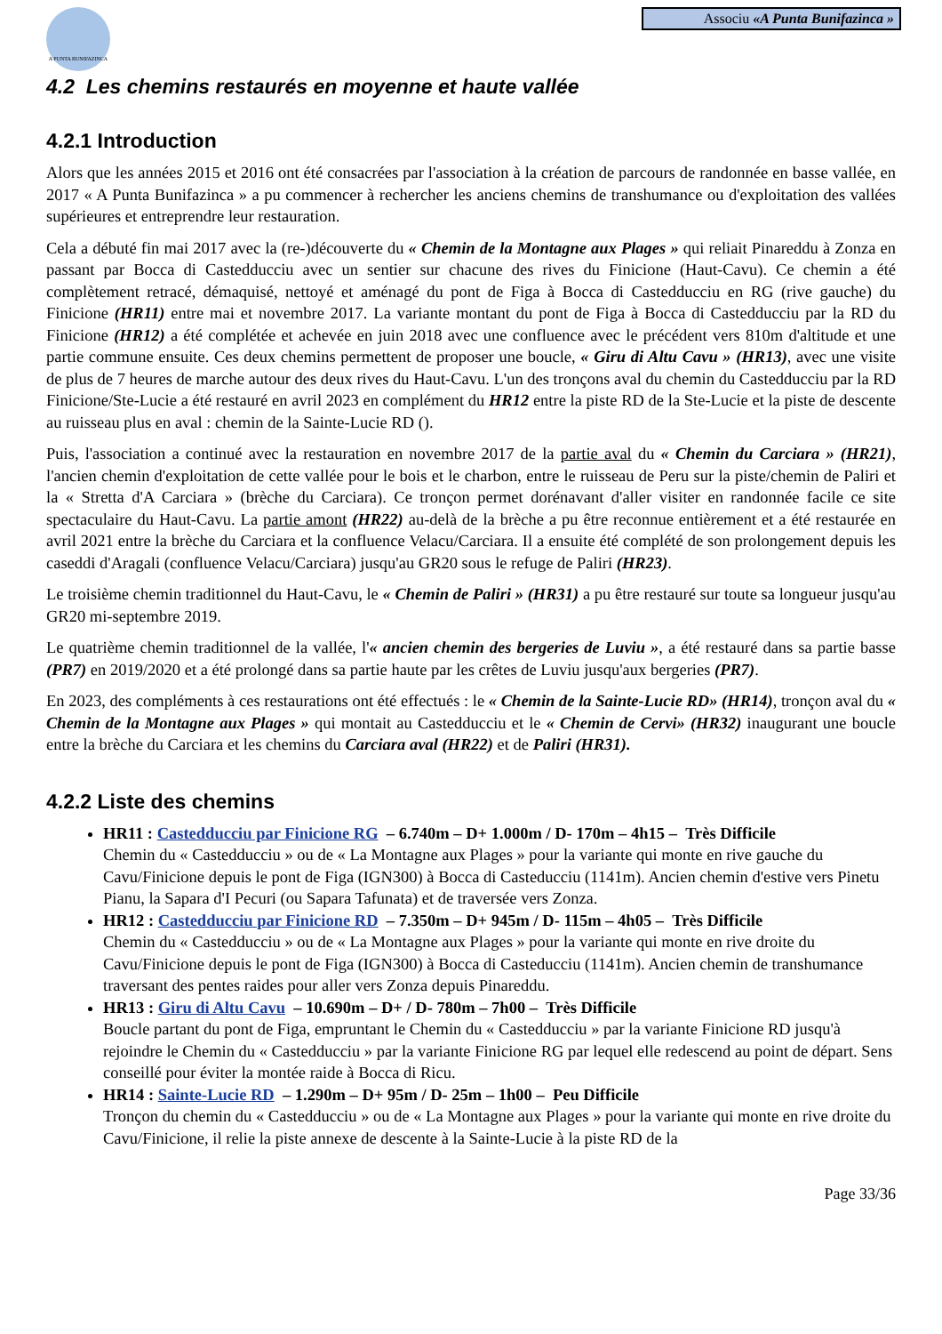A PUNTA BUNIFAZINCA
Associu «A Punta Bunifazinca »
4.2 Les chemins restaurés en moyenne et haute vallée
4.2.1 Introduction
Alors que les années 2015 et 2016 ont été consacrées par l'association à la création de parcours de randonnée en basse vallée, en 2017 « A Punta Bunifazinca » a pu commencer à rechercher les anciens chemins de transhumance ou d'exploitation des vallées supérieures et entreprendre leur restauration.
Cela a débuté fin mai 2017 avec la (re-)découverte du « Chemin de la Montagne aux Plages » qui reliait Pinareddu à Zonza en passant par Bocca di Castedducciu avec un sentier sur chacune des rives du Finicione (Haut-Cavu). Ce chemin a été complètement retracé, démaquisé, nettoyé et aménagé du pont de Figa à Bocca di Castedducciu en RG (rive gauche) du Finicione (HR11) entre mai et novembre 2017. La variante montant du pont de Figa à Bocca di Castedducciu par la RD du Finicione (HR12) a été complétée et achevée en juin 2018 avec une confluence avec le précédent vers 810m d'altitude et une partie commune ensuite. Ces deux chemins permettent de proposer une boucle, « Giru di Altu Cavu » (HR13), avec une visite de plus de 7 heures de marche autour des deux rives du Haut-Cavu. L'un des tronçons aval du chemin du Castedducciu par la RD Finicione/Ste-Lucie a été restauré en avril 2023 en complément du HR12 entre la piste RD de la Ste-Lucie et la piste de descente au ruisseau plus en aval : chemin de la Sainte-Lucie RD ().
Puis, l'association a continué avec la restauration en novembre 2017 de la partie aval du « Chemin du Carciara » (HR21), l'ancien chemin d'exploitation de cette vallée pour le bois et le charbon, entre le ruisseau de Peru sur la piste/chemin de Paliri et la « Stretta d'A Carciara » (brèche du Carciara). Ce tronçon permet dorénavant d'aller visiter en randonnée facile ce site spectaculaire du Haut-Cavu. La partie amont (HR22) au-delà de la brèche a pu être reconnue entièrement et a été restaurée en avril 2021 entre la brèche du Carciara et la confluence Velacu/Carciara. Il a ensuite été complété de son prolongement depuis les caseddi d'Aragali (confluence Velacu/Carciara) jusqu'au GR20 sous le refuge de Paliri (HR23).
Le troisième chemin traditionnel du Haut-Cavu, le « Chemin de Paliri » (HR31) a pu être restauré sur toute sa longueur jusqu'au GR20 mi-septembre 2019.
Le quatrième chemin traditionnel de la vallée, l'« ancien chemin des bergeries de Luviu », a été restauré dans sa partie basse (PR7) en 2019/2020 et a été prolongé dans sa partie haute par les crêtes de Luviu jusqu'aux bergeries (PR7).
En 2023, des compléments à ces restaurations ont été effectués : le « Chemin de la Sainte-Lucie RD» (HR14), tronçon aval du « Chemin de la Montagne aux Plages » qui montait au Castedducciu et le « Chemin de Cervi» (HR32) inaugurant une boucle entre la brèche du Carciara et les chemins du Carciara aval (HR22) et de Paliri (HR31).
4.2.2 Liste des chemins
HR11 : Castedducciu par Finicione RG – 6.740m – D+ 1.000m / D- 170m – 4h15 – Très Difficile
Chemin du « Castedducciu » ou de « La Montagne aux Plages » pour la variante qui monte en rive gauche du Cavu/Finicione depuis le pont de Figa (IGN300) à Bocca di Casteducciu (1141m). Ancien chemin d'estive vers Pinetu Pianu, la Sapara d'I Pecuri (ou Sapara Tafunata) et de traversée vers Zonza.
HR12 : Castedducciu par Finicione RD – 7.350m – D+ 945m / D- 115m – 4h05 – Très Difficile
Chemin du « Castedducciu » ou de « La Montagne aux Plages » pour la variante qui monte en rive droite du Cavu/Finicione depuis le pont de Figa (IGN300) à Bocca di Casteducciu (1141m). Ancien chemin de transhumance traversant des pentes raides pour aller vers Zonza depuis Pinareddu.
HR13 : Giru di Altu Cavu – 10.690m – D+ / D- 780m – 7h00 – Très Difficile
Boucle partant du pont de Figa, empruntant le Chemin du « Castedducciu » par la variante Finicione RD jusqu'à rejoindre le Chemin du « Castedducciu » par la variante Finicione RG par lequel elle redescend au point de départ. Sens conseillé pour éviter la montée raide à Bocca di Ricu.
HR14 : Sainte-Lucie RD – 1.290m – D+ 95m / D- 25m – 1h00 – Peu Difficile
Tronçon du chemin du « Castedducciu » ou de « La Montagne aux Plages » pour la variante qui monte en rive droite du Cavu/Finicione, il relie la piste annexe de descente à la Sainte-Lucie à la piste RD de la
Page 33/36